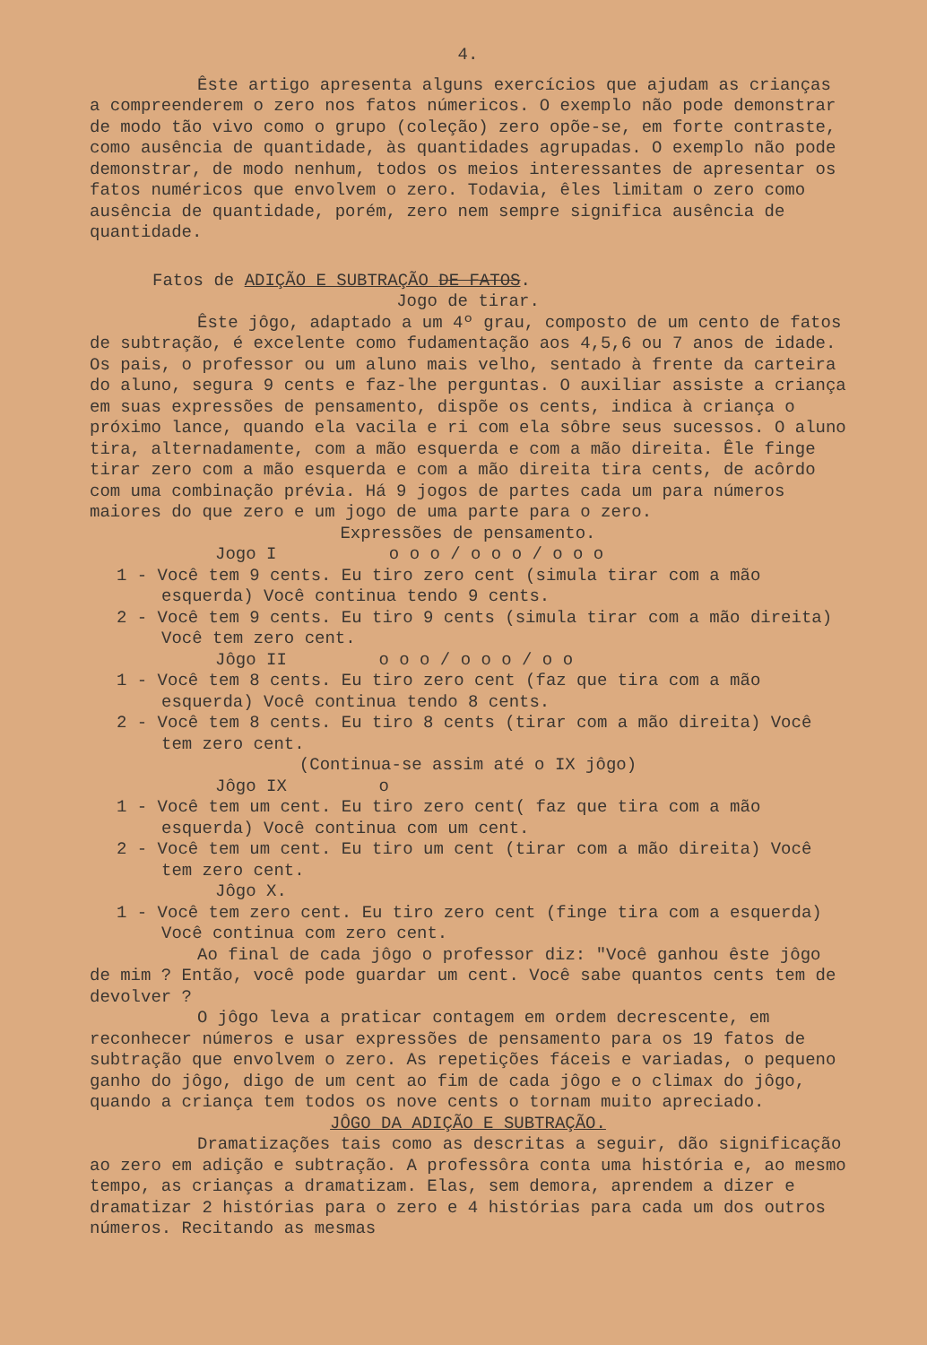4.
Êste artigo apresenta alguns exercícios que ajudam as crianças a compreenderem o zero nos fatos númericos. O exemplo não pode demonstrar de modo tão vivo como o grupo (coleção) zero opõe-se, em forte contraste, como ausência de quantidade, às quantidades agrupadas. O exemplo não pode demonstrar, de modo nenhum, todos os meios interessantes de apresentar os fatos numéricos que envolvem o zero. Todavia, êles limitam o zero como ausência de quantidade, porém, zero nem sempre significa ausência de quantidade.
Fatos de ADIÇÃO E SUBTRAÇÃO DE FATOS.
Jogo de tirar.
Êste jôgo, adaptado a um 4º grau, composto de um cento de fatos de subtração, é excelente como fudamentação aos 4,5,6 ou 7 anos de idade. Os pais, o professor ou um aluno mais velho, sentado à frente da carteira do aluno, segura 9 cents e faz-lhe perguntas. O auxiliar assiste a criança em suas expressões de pensamento, dispõe os cents, indica à criança o próximo lance, quando ela vacila e ri com ela sôbre seus sucessos. O aluno tira, alternadamente, com a mão esquerda e com a mão direita. Êle finge tirar zero com a mão esquerda e com a mão direita tira cents, de acôrdo com uma combinação prévia. Há 9 jogos de partes cada um para números maiores do que zero e um jogo de uma parte para o zero.
Expressões de pensamento.
Jogo I o o o / o o o / o o o
1 - Você tem 9 cents. Eu tiro zero cent (simula tirar com a mão esquerda) Você continua tendo 9 cents.
2 - Você tem 9 cents. Eu tiro 9 cents (simula tirar com a mão direita) Você tem zero cent.
Jôgo II o o o / o o o / o o
1 - Você tem 8 cents. Eu tiro zero cent (faz que tira com a mão esquerda) Você continua tendo 8 cents.
2 - Você tem 8 cents. Eu tiro 8 cents (tirar com a mão direita) Você tem zero cent.
(Continua-se assim até o IX jôgo)
Jôgo IX o
1 - Você tem um cent. Eu tiro zero cent( faz que tira com a mão esquerda) Você continua com um cent.
2 - Você tem um cent. Eu tiro um cent (tirar com a mão direita) Você tem zero cent.
Jôgo X.
1 - Você tem zero cent. Eu tiro zero cent (finge tira com a esquerda) Você continua com zero cent.
Ao final de cada jôgo o professor diz: "Você ganhou êste jôgo de mim ? Então, você pode guardar um cent. Você sabe quantos cents tem de devolver ?
O jôgo leva a praticar contagem em ordem decrescente, em reconhecer números e usar expressões de pensamento para os 19 fatos de subtração que envolvem o zero. As repetições fáceis e variadas, o pequeno ganho do jôgo, digo de um cent ao fim de cada jôgo e o climax do jôgo, quando a criança tem todos os nove cents o tornam muito apreciado.
JÔGO DA ADIÇÃO E SUBTRAÇÃO.
Dramatizações tais como as descritas a seguir, dão significação ao zero em adição e subtração. A professôra conta uma história e, ao mesmo tempo, as crianças a dramatizam. Elas, sem demora, aprendem a dizer e dramatizar 2 histórias para o zero e 4 histórias para cada um dos outros números. Recitando as mesmas